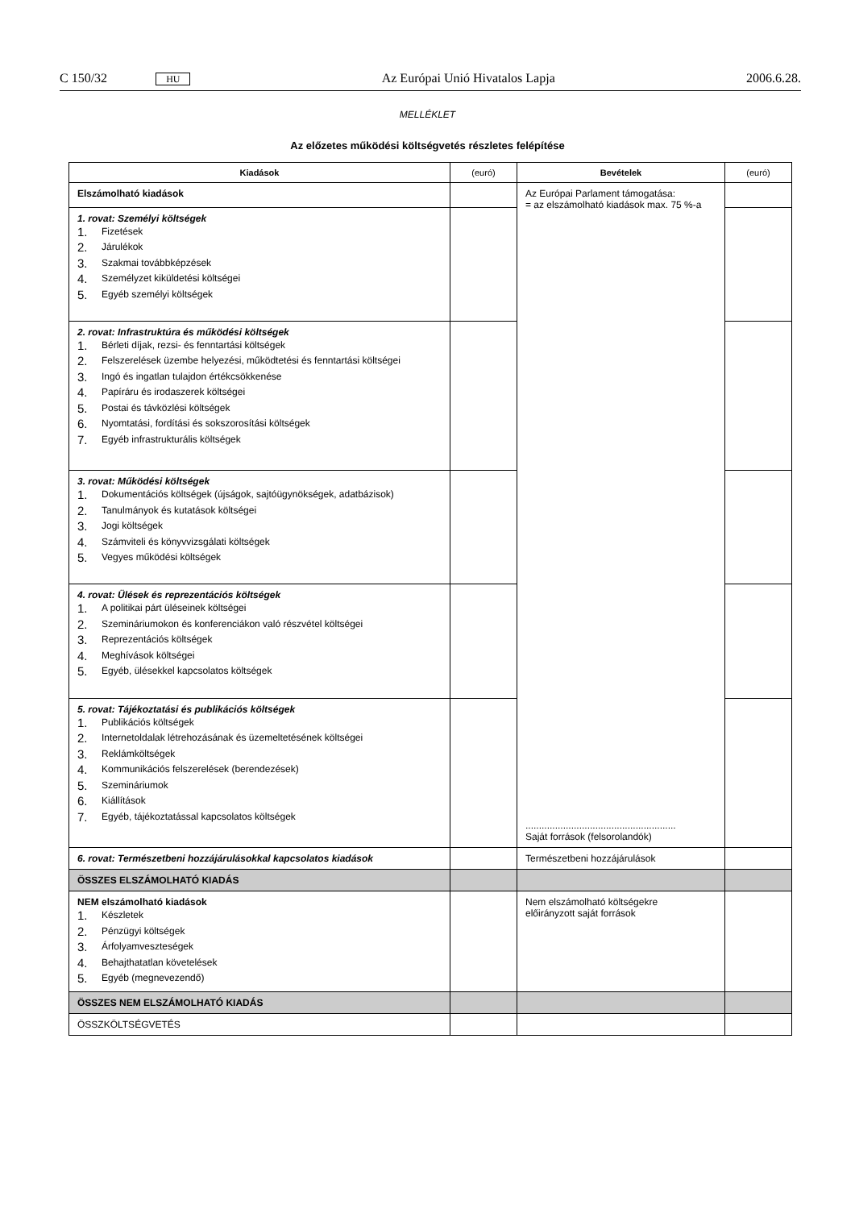C 150/32 HU Az Európai Unió Hivatalos Lapja 2006.6.28.
MELLÉKLET
Az előzetes működési költségvetés részletes felépítése
| Kiadások | (euró) | Bevételek | (euró) |
| --- | --- | --- | --- |
| Elszámolható kiadások | | Az Európai Parlament támogatása: = az elszámolható kiadások max. 75 %-a ........................................................ Saját források (felsorolandók) | |
| 1. rovat: Személyi költségek 1. Fizetések 2. Járulékok 3. Szakmai továbbképzések 4. Személyzet kiküldetési költségei 5. Egyéb személyi költségek | | | |
| 2. rovat: Infrastruktúra és működési költségek 1. Bérleti díjak, rezsi- és fenntartási költségek 2. Felszerelések üzembe helyezési, működtetési és fenntartási költségei 3. Ingó és ingatlan tulajdon értékcsökkenése 4. Papíráru és irodaszerek költségei 5. Postai és távközlési költségek 6. Nyomtatási, fordítási és sokszorosítási költségek 7. Egyéb infrastrukturális költségek | | | |
| 3. rovat: Működési költségek 1. Dokumentációs költségek (újságok, sajtóügynökségek, adatbázisok) 2. Tanulmányok és kutatások költségei 3. Jogi költségek 4. Számviteli és könyvvizsgálati költségek 5. Vegyes működési költségek | | | |
| 4. rovat: Ülések és reprezentációs költségek 1. A politikai párt üléseinek költségei 2. Szemináriumokon és konferenciákon való részvétel költségei 3. Reprezentációs költségek 4. Meghívások költségei 5. Egyéb, ülésekkel kapcsolatos költségek | | | |
| 5. rovat: Tájékoztatási és publikációs költségek 1. Publikációs költségek 2. Internetoldalak létrehozásának és üzemeltetésének költségei 3. Reklámköltségek 4. Kommunikációs felszerelések (berendezések) 5. Szemináriumok 6. Kiállítások 7. Egyéb, tájékoztatással kapcsolatos költségek | | | |
| 6. rovat: Természetbeni hozzájárulásokkal kapcsolatos kiadások | | Természetbeni hozzájárulások | |
| ÖSSZES ELSZÁMOLHATÓ KIADÁS | | | |
| NEM elszámolható kiadások 1. Készletek 2. Pénzügyi költségek 3. Árfolyamveszteségek 4. Behajthatatlan követelések 5. Egyéb (megnevezendő) | | Nem elszámolható költségekre előirányzott saját források | |
| ÖSSZES NEM ELSZÁMOLHATÓ KIADÁS | | | |
| ÖSSZKÖLTSÉGVETÉS | | | |